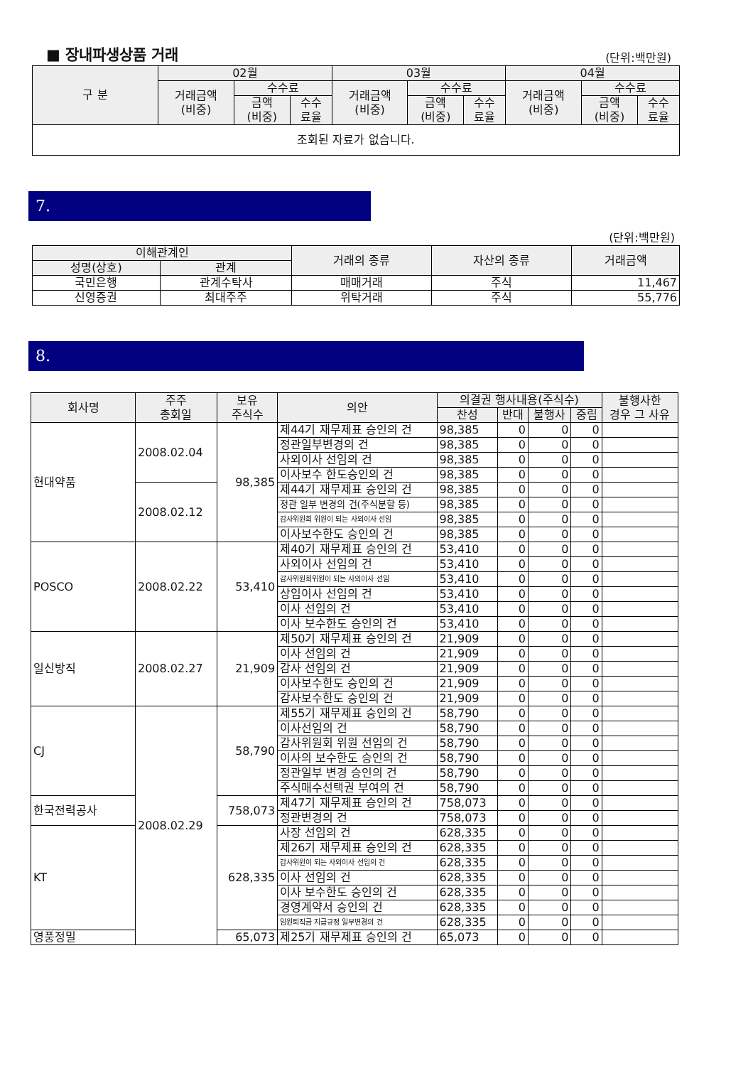■ 장내파생상품 거래
(단위:백만원)
| 구 분 | 02월 | | | 03월 | | | 04월 | | |
| --- | --- | --- | --- | --- | --- | --- | --- | --- | --- |
| | 거래금액 (비중) | 수수료 | | 거래금액 (비중) | 수수료 | | 거래금액 (비중) | 수수료 | |
| | | 금액 (비중) | 수수 료율 | | 금액 (비중) | 수수 료율 | | 금액 (비중) | 수수 료율 |
| 조회된 자료가 없습니다. | | | | | | | | | |
7.
(단위:백만원)
| 이해관계인 | | 거래의 종류 | 자산의 종류 | 거래금액 |
| --- | --- | --- | --- | --- |
| 성명(상호) | 관계 | | | |
| 국민은행 | 관계수탁사 | 매매거래 | 주식 | 11,467 |
| 신영증권 | 최대주주 | 위탁거래 | 주식 | 55,776 |
8.
| 회사명 | 주주 총회일 | 보유 주식수 | 의안 | 의결권 행사내용(주식수) | | | | 불행사한 경우 그 사유 |
| --- | --- | --- | --- | --- | --- | --- | --- | --- |
| | | | | 찬성 | 반대 | 불행사 | 중립 | |
| 현대약품 | 2008.02.04 | 98,385 | 제44기 재무제표 승인의 건 | 98,385 | 0 | 0 | 0 | |
| | | | 정관일부변경의 건 | 98,385 | 0 | 0 | 0 | |
| | | | 사외이사 선임의 건 | 98,385 | 0 | 0 | 0 | |
| | | | 이사보수 한도승인의 건 | 98,385 | 0 | 0 | 0 | |
| | 2008.02.12 | | 제44기 재무제표 승인의 건 | 98,385 | 0 | 0 | 0 | |
| | | | 정관 일부 변경의 건(주식분할 등) | 98,385 | 0 | 0 | 0 | |
| | | | 감사위원회 위원이 되는 사외이사 선임 | 98,385 | 0 | 0 | 0 | |
| | | | 이사보수한도 승인의 건 | 98,385 | 0 | 0 | 0 | |
| POSCO | 2008.02.22 | 53,410 | 제40기 재무제표 승인의 건 | 53,410 | 0 | 0 | 0 | |
| | | | 사외이사 선임의 건 | 53,410 | 0 | 0 | 0 | |
| | | | 감사위원회위원이 되는 사외이사 선임 | 53,410 | 0 | 0 | 0 | |
| | | | 상임이사 선임의 건 | 53,410 | 0 | 0 | 0 | |
| | | | 이사 선임의 건 | 53,410 | 0 | 0 | 0 | |
| | | | 이사 보수한도 승인의 건 | 53,410 | 0 | 0 | 0 | |
| 일신방직 | 2008.02.27 | 21,909 | 제50기 재무제표 승인의 건 | 21,909 | 0 | 0 | 0 | |
| | | | 이사 선임의 건 | 21,909 | 0 | 0 | 0 | |
| | | | 감사 선임의 건 | 21,909 | 0 | 0 | 0 | |
| | | | 이사보수한도 승인의 건 | 21,909 | 0 | 0 | 0 | |
| | | | 감사보수한도 승인의 건 | 21,909 | 0 | 0 | 0 | |
| CJ | 2008.02.29 | 58,790 | 제55기 재무제표 승인의 건 | 58,790 | 0 | 0 | 0 | |
| | | | 이사선임의 건 | 58,790 | 0 | 0 | 0 | |
| | | | 감사위원회 위원 선임의 건 | 58,790 | 0 | 0 | 0 | |
| | | | 이사의 보수한도 승인의 건 | 58,790 | 0 | 0 | 0 | |
| | | | 정관일부 변경 승인의 건 | 58,790 | 0 | 0 | 0 | |
| | | | 주식매수선택권 부여의 건 | 58,790 | 0 | 0 | 0 | |
| 한국전력공사 | | 758,073 | 제47기 재무제표 승인의 건 | 758,073 | 0 | 0 | 0 | |
| | | | 정관변경의 건 | 758,073 | 0 | 0 | 0 | |
| KT | | 628,335 | 사장 선임의 건 | 628,335 | 0 | 0 | 0 | |
| | | | 제26기 재무제표 승인의 건 | 628,335 | 0 | 0 | 0 | |
| | | | 감사위원이 되는 사외이사 선임의 건 | 628,335 | 0 | 0 | 0 | |
| | | | 이사 선임의 건 | 628,335 | 0 | 0 | 0 | |
| | | | 이사 보수한도 승인의 건 | 628,335 | 0 | 0 | 0 | |
| | | | 경영계약서 승인의 건 | 628,335 | 0 | 0 | 0 | |
| | | | 임원퇴직금 지급규정 일부변경의 건 | 628,335 | 0 | 0 | 0 | |
| 영풍정밀 | | 65,073 | 제25기 재무제표 승인의 건 | 65,073 | 0 | 0 | 0 | |